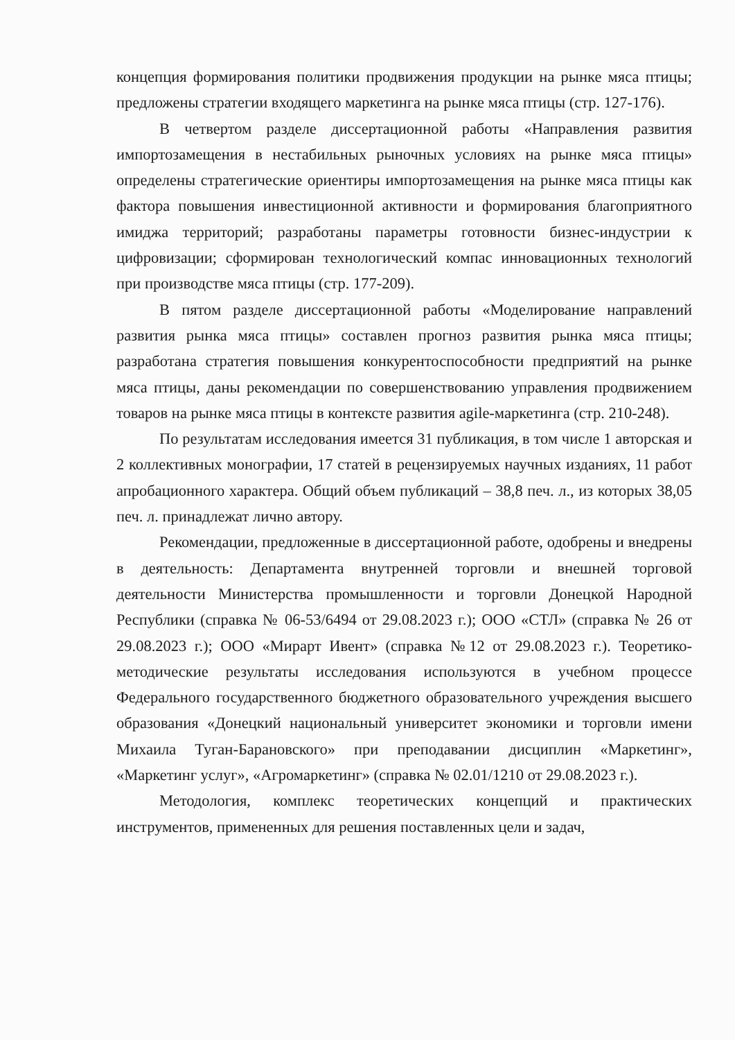концепция формирования политики продвижения продукции на рынке мяса птицы; предложены стратегии входящего маркетинга на рынке мяса птицы (стр. 127-176).
В четвертом разделе диссертационной работы «Направления развития импортозамещения в нестабильных рыночных условиях на рынке мяса птицы» определены стратегические ориентиры импортозамещения на рынке мяса птицы как фактора повышения инвестиционной активности и формирования благоприятного имиджа территорий; разработаны параметры готовности бизнес-индустрии к цифровизации; сформирован технологический компас инновационных технологий при производстве мяса птицы (стр. 177-209).
В пятом разделе диссертационной работы «Моделирование направлений развития рынка мяса птицы» составлен прогноз развития рынка мяса птицы; разработана стратегия повышения конкурентоспособности предприятий на рынке мяса птицы, даны рекомендации по совершенствованию управления продвижением товаров на рынке мяса птицы в контексте развития agile-маркетинга (стр. 210-248).
По результатам исследования имеется 31 публикация, в том числе 1 авторская и 2 коллективных монографии, 17 статей в рецензируемых научных изданиях, 11 работ апробационного характера. Общий объем публикаций – 38,8 печ. л., из которых 38,05 печ. л. принадлежат лично автору.
Рекомендации, предложенные в диссертационной работе, одобрены и внедрены в деятельность: Департамента внутренней торговли и внешней торговой деятельности Министерства промышленности и торговли Донецкой Народной Республики (справка № 06-53/6494 от 29.08.2023 г.); ООО «СТЛ» (справка № 26 от 29.08.2023 г.); ООО «Мирарт Ивент» (справка №12 от 29.08.2023 г.). Теоретико-методические результаты исследования используются в учебном процессе Федерального государственного бюджетного образовательного учреждения высшего образования «Донецкий национальный университет экономики и торговли имени Михаила Туган-Барановского» при преподавании дисциплин «Маркетинг», «Маркетинг услуг», «Агромаркетинг» (справка № 02.01/1210 от 29.08.2023 г.).
Методология, комплекс теоретических концепций и практических инструментов, примененных для решения поставленных цели и задач,